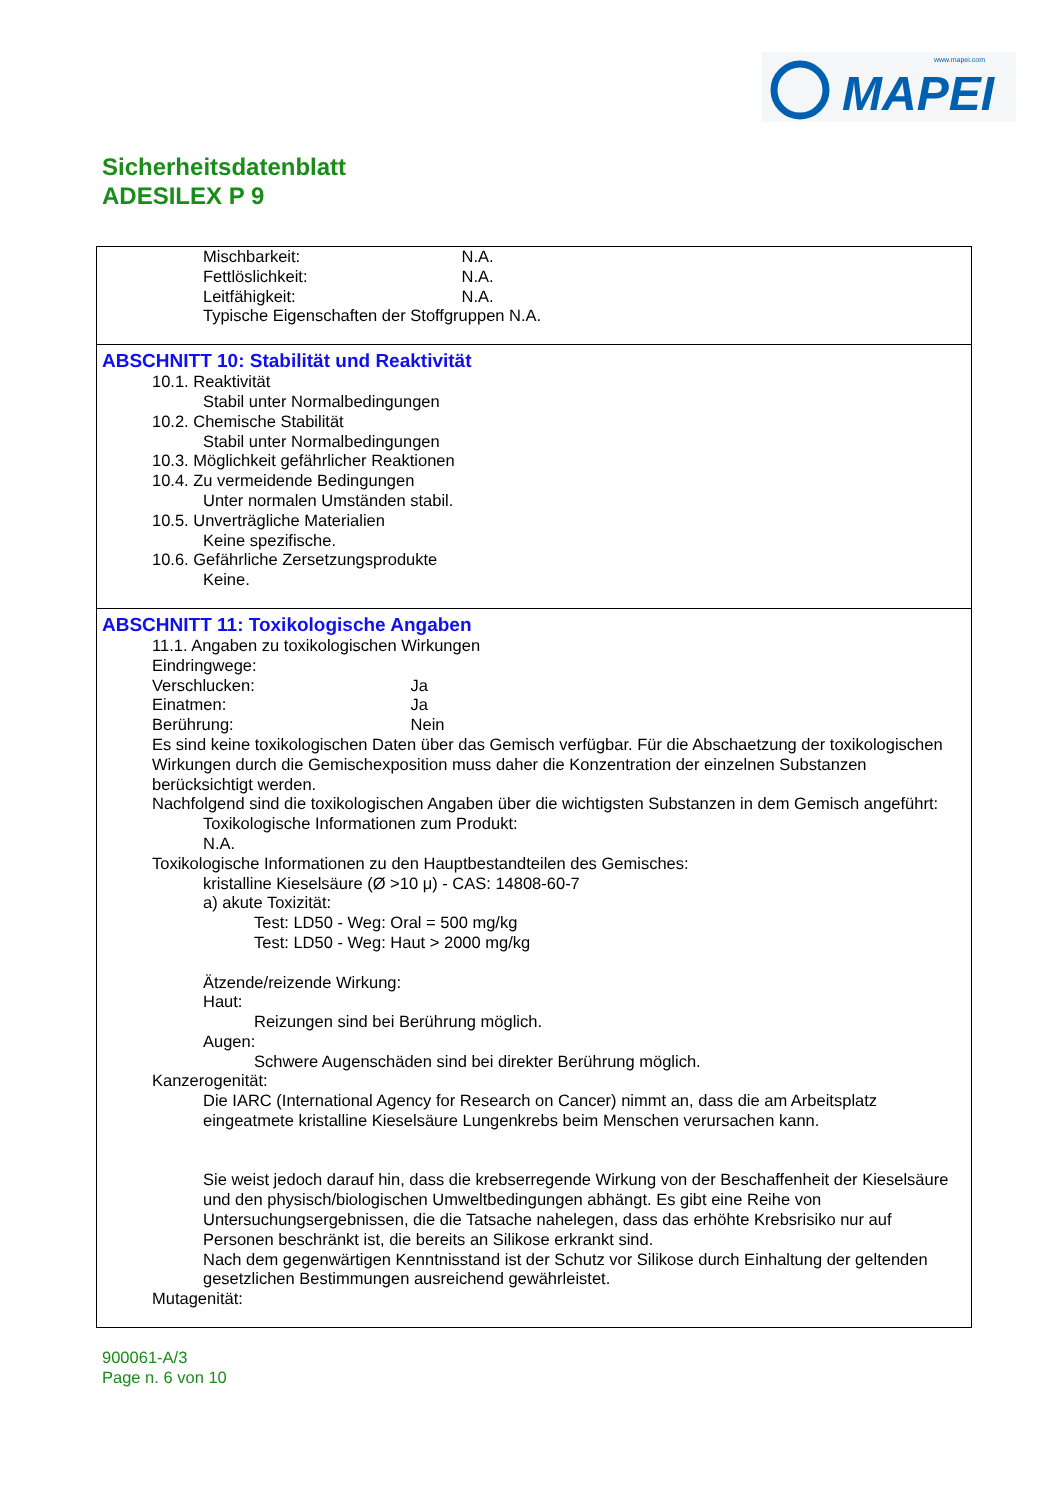www.mapei.com
MAPEI
Sicherheitsdatenblatt
ADESILEX P 9
Mischbarkeit: N.A.
Fettlöslichkeit: N.A.
Leitfähigkeit: N.A.
Typische Eigenschaften der Stoffgruppen N.A.
ABSCHNITT 10: Stabilität und Reaktivität
10.1. Reaktivität
Stabil unter Normalbedingungen
10.2. Chemische Stabilität
Stabil unter Normalbedingungen
10.3. Möglichkeit gefährlicher Reaktionen
10.4. Zu vermeidende Bedingungen
Unter normalen Umständen stabil.
10.5. Unverträgliche Materialien
Keine spezifische.
10.6. Gefährliche Zersetzungsprodukte
Keine.
ABSCHNITT 11: Toxikologische Angaben
11.1. Angaben zu toxikologischen Wirkungen
Eindringwege:
Verschlucken: Ja
Einatmen: Ja
Berührung: Nein
Es sind keine toxikologischen Daten über das Gemisch verfügbar. Für die Abschaetzung der toxikologischen Wirkungen durch die Gemischexposition muss daher die Konzentration der einzelnen Substanzen berücksichtigt werden.
Nachfolgend sind die toxikologischen Angaben über die wichtigsten Substanzen in dem Gemisch angeführt:
Toxikologische Informationen zum Produkt:
N.A.
Toxikologische Informationen zu den Hauptbestandteilen des Gemisches:
kristalline Kieselsäure (Ø >10 μ) - CAS: 14808-60-7
a) akute Toxizität:
Test: LD50 - Weg: Oral = 500 mg/kg
Test: LD50 - Weg: Haut > 2000 mg/kg
Ätzende/reizende Wirkung:
Haut:
Reizungen sind bei Berührung möglich.
Augen:
Schwere Augenschäden sind bei direkter Berührung möglich.
Kanzerogenität:
Die IARC (International Agency for Research on Cancer) nimmt an, dass die am Arbeitsplatz eingeatmete kristalline Kieselsäure Lungenkrebs beim Menschen verursachen kann.
Sie weist jedoch darauf hin, dass die krebserregende Wirkung von der Beschaffenheit der Kieselsäure und den physisch/biologischen Umweltbedingungen abhängt. Es gibt eine Reihe von Untersuchungsergebnissen, die die Tatsache nahelegen, dass das erhöhte Krebsrisiko nur auf Personen beschränkt ist, die bereits an Silikose erkrankt sind.
Nach dem gegenwärtigen Kenntnisstand ist der Schutz vor Silikose durch Einhaltung der geltenden gesetzlichen Bestimmungen ausreichend gewährleistet.
Mutagenität:
900061-A/3
Page n. 6 von 10